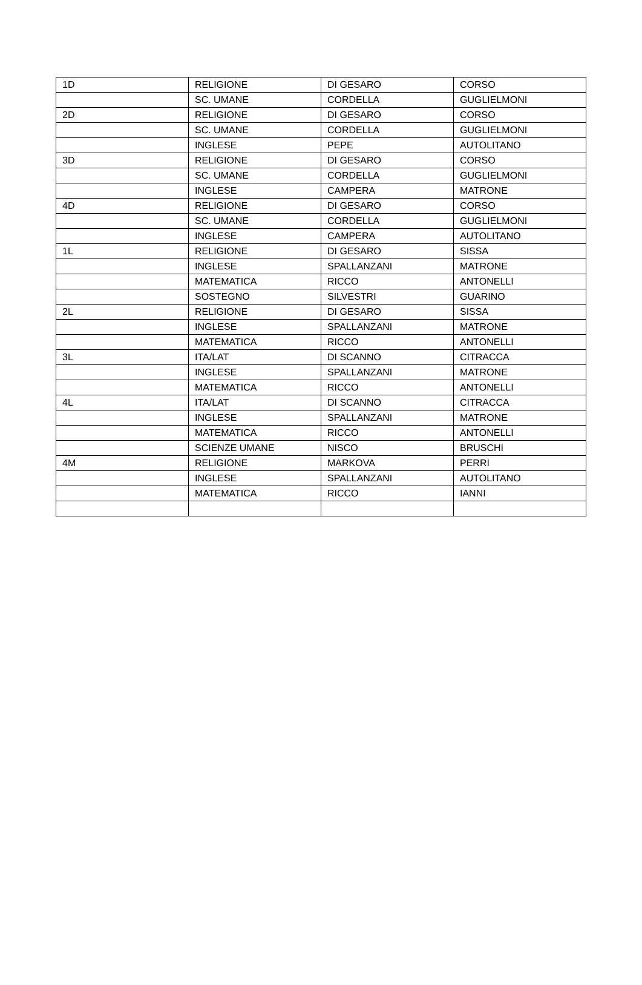| 1D | RELIGIONE | DI GESARO | CORSO |
| | SC. UMANE | CORDELLA | GUGLIELMONI |
| 2D | RELIGIONE | DI GESARO | CORSO |
| | SC. UMANE | CORDELLA | GUGLIELMONI |
| | INGLESE | PEPE | AUTOLITANO |
| 3D | RELIGIONE | DI GESARO | CORSO |
| | SC. UMANE | CORDELLA | GUGLIELMONI |
| | INGLESE | CAMPERA | MATRONE |
| 4D | RELIGIONE | DI GESARO | CORSO |
| | SC. UMANE | CORDELLA | GUGLIELMONI |
| | INGLESE | CAMPERA | AUTOLITANO |
| 1L | RELIGIONE | DI GESARO | SISSA |
| | INGLESE | SPALLANZANI | MATRONE |
| | MATEMATICA | RICCO | ANTONELLI |
| | SOSTEGNO | SILVESTRI | GUARINO |
| 2L | RELIGIONE | DI GESARO | SISSA |
| | INGLESE | SPALLANZANI | MATRONE |
| | MATEMATICA | RICCO | ANTONELLI |
| 3L | ITA/LAT | DI SCANNO | CITRACCA |
| | INGLESE | SPALLANZANI | MATRONE |
| | MATEMATICA | RICCO | ANTONELLI |
| 4L | ITA/LAT | DI SCANNO | CITRACCA |
| | INGLESE | SPALLANZANI | MATRONE |
| | MATEMATICA | RICCO | ANTONELLI |
| | SCIENZE UMANE | NISCO | BRUSCHI |
| 4M | RELIGIONE | MARKOVA | PERRI |
| | INGLESE | SPALLANZANI | AUTOLITANO |
| | MATEMATICA | RICCO | IANNI |